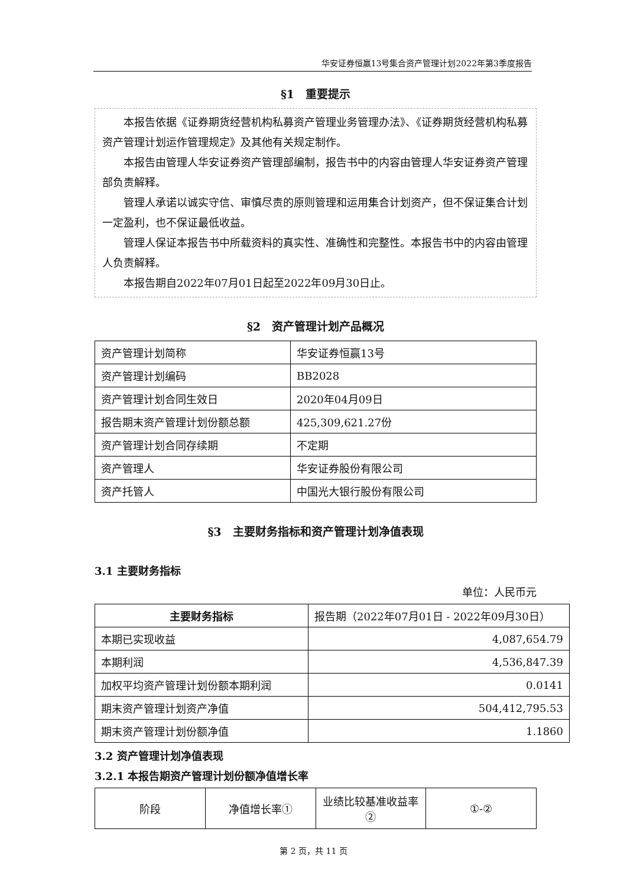华安证券恒赢13号集合资产管理计划2022年第3季度报告
§1　重要提示
本报告依据《证券期货经营机构私募资产管理业务管理办法》、《证券期货经营机构私募资产管理计划运作管理规定》及其他有关规定制作。
本报告由管理人华安证券资产管理部编制，报告书中的内容由管理人华安证券资产管理部负责解释。
管理人承诺以诚实守信、审慎尽责的原则管理和运用集合计划资产，但不保证集合计划一定盈利，也不保证最低收益。
管理人保证本报告书中所载资料的真实性、准确性和完整性。本报告书中的内容由管理人负责解释。
本报告期自2022年07月01日起至2022年09月30日止。
§2　资产管理计划产品概况
| 资产管理计划简称 | 华安证券恒赢13号 |
| 资产管理计划编码 | BB2028 |
| 资产管理计划合同生效日 | 2020年04月09日 |
| 报告期末资产管理计划份额总额 | 425,309,621.27份 |
| 资产管理计划合同存续期 | 不定期 |
| 资产管理人 | 华安证券股份有限公司 |
| 资产托管人 | 中国光大银行股份有限公司 |
§3　主要财务指标和资产管理计划净值表现
3.1 主要财务指标
单位：人民币元
| 主要财务指标 | 报告期（2022年07月01日 - 2022年09月30日） |
| 本期已实现收益 | 4,087,654.79 |
| 本期利润 | 4,536,847.39 |
| 加权平均资产管理计划份额本期利润 | 0.0141 |
| 期末资产管理计划资产净值 | 504,412,795.53 |
| 期末资产管理计划份额净值 | 1.1860 |
3.2 资产管理计划净值表现
3.2.1 本报告期资产管理计划份额净值增长率
| 阶段 | 净值增长率① | 业绩比较基准收益率② | ①-② |
第 2 页，共 11 页